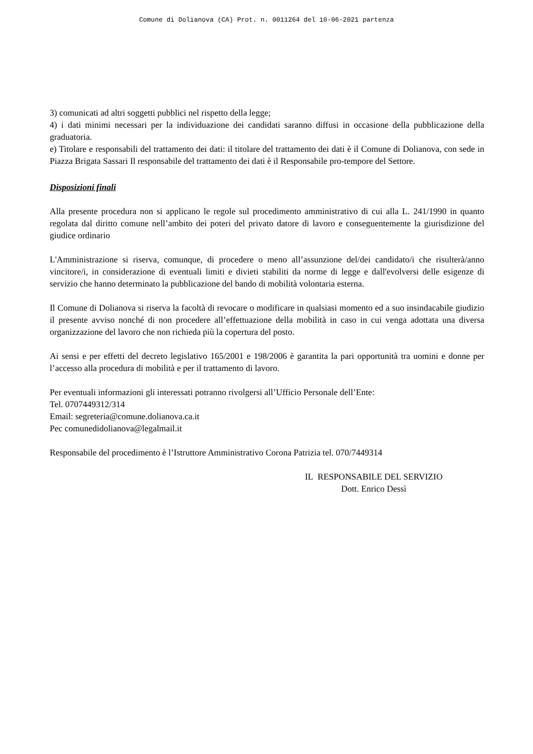Comune di Dolianova (CA) Prot. n. 0011264 del 10-06-2021 partenza
3) comunicati ad altri soggetti pubblici nel rispetto della legge;
4) i dati minimi necessari per la individuazione dei candidati saranno diffusi in occasione della pubblicazione della graduatoria.
e) Titolare e responsabili del trattamento dei dati: il titolare del trattamento dei dati è il Comune di Dolianova, con sede in Piazza Brigata Sassari Il responsabile del trattamento dei dati è il Responsabile pro-tempore del Settore.
Disposizioni finali
Alla presente procedura non si applicano le regole sul procedimento amministrativo di cui alla L. 241/1990 in quanto regolata dal diritto comune nell’ambito dei poteri del privato datore di lavoro e conseguentemente la giurisdizione del giudice ordinario
L'Amministrazione si riserva, comunque, di procedere o meno all’assunzione del/dei candidato/i che risulterà/anno vincitore/i, in considerazione di eventuali limiti e divieti stabiliti da norme di legge e dall'evolversi delle esigenze di servizio che hanno determinato la pubblicazione del bando di mobilità volontaria esterna.
Il Comune di Dolianova si riserva la facoltà di revocare o modificare in qualsiasi momento ed a suo insindacabile giudizio il presente avviso nonché di non procedere all’effettuazione della mobilità in caso in cui venga adottata una diversa organizzazione del lavoro che non richieda più la copertura del posto.
Ai sensi e per effetti del decreto legislativo 165/2001 e 198/2006 è garantita la pari opportunità tra uomini e donne per l’accesso alla procedura di mobilità e per il trattamento di lavoro.
Per eventuali informazioni gli interessati potranno rivolgersi all’Ufficio Personale dell’Ente:
Tel. 0707449312/314
Email: segreteria@comune.dolianova.ca.it
Pec comunedidolianova@legalmail.it
Responsabile del procedimento è l’Istruttore Amministrativo Corona Patrizia tel. 070/7449314
IL RESPONSABILE DEL SERVIZIO
Dott. Enrico Dessì